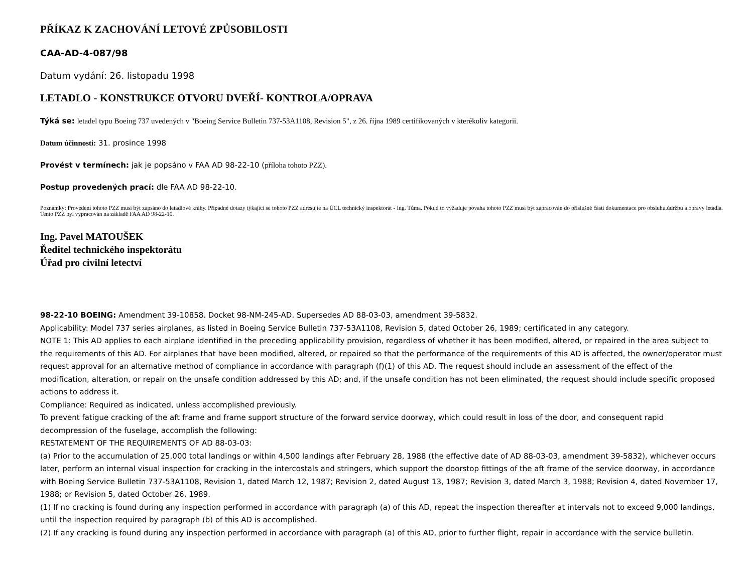PŘÍKAZ K ZACHOVÁNÍ LETOVÉ ZPŮSOBILOSTI
CAA-AD-4-087/98
Datum vydání: 26. listopadu 1998
LETADLO - KONSTRUKCE OTVORU DVEŘÍ- KONTROLA/OPRAVA
Týká se: letadel typu Boeing 737 uvedených v "Boeing Service Bulletin 737-53A1108, Revision 5", z 26. října 1989 certifikovaných v kterékoliv kategorii.
Datum účinnosti: 31. prosince 1998
Provést v termínech: jak je popsáno v FAA AD 98-22-10 (příloha tohoto PZZ).
Postup provedených prací: dle FAA AD 98-22-10.
Poznámky: Provedení tohoto PZZ musí být zapsáno do letadlové knihy. Případné dotazy týkající se tohoto PZZ adresujte na ÚCL technický inspektorát - Ing. Tůma. Pokud to vyžaduje povaha tohoto PZZ musí být zapracován do příslušné části dokumentace pro obsluhu,údržbu a opravy letadla. Tento PZZ byl vypracován na základě FAA AD 98-22-10.
Ing. Pavel MATOUŠEK
Ředitel technického inspektorátu
Úřad pro civilní letectví
98-22-10 BOEING: Amendment 39-10858. Docket 98-NM-245-AD. Supersedes AD 88-03-03, amendment 39-5832.
Applicability: Model 737 series airplanes, as listed in Boeing Service Bulletin 737-53A1108, Revision 5, dated October 26, 1989; certificated in any category.
NOTE 1: This AD applies to each airplane identified in the preceding applicability provision, regardless of whether it has been modified, altered, or repaired in the area subject to the requirements of this AD. For airplanes that have been modified, altered, or repaired so that the performance of the requirements of this AD is affected, the owner/operator must request approval for an alternative method of compliance in accordance with paragraph (f)(1) of this AD. The request should include an assessment of the effect of the modification, alteration, or repair on the unsafe condition addressed by this AD; and, if the unsafe condition has not been eliminated, the request should include specific proposed actions to address it.
Compliance: Required as indicated, unless accomplished previously.
To prevent fatigue cracking of the aft frame and frame support structure of the forward service doorway, which could result in loss of the door, and consequent rapid decompression of the fuselage, accomplish the following:
RESTATEMENT OF THE REQUIREMENTS OF AD 88-03-03:
(a) Prior to the accumulation of 25,000 total landings or within 4,500 landings after February 28, 1988 (the effective date of AD 88-03-03, amendment 39-5832), whichever occurs later, perform an internal visual inspection for cracking in the intercostals and stringers, which support the doorstop fittings of the aft frame of the service doorway, in accordance with Boeing Service Bulletin 737-53A1108, Revision 1, dated March 12, 1987; Revision 2, dated August 13, 1987; Revision 3, dated March 3, 1988; Revision 4, dated November 17, 1988; or Revision 5, dated October 26, 1989.
(1) If no cracking is found during any inspection performed in accordance with paragraph (a) of this AD, repeat the inspection thereafter at intervals not to exceed 9,000 landings, until the inspection required by paragraph (b) of this AD is accomplished.
(2) If any cracking is found during any inspection performed in accordance with paragraph (a) of this AD, prior to further flight, repair in accordance with the service bulletin.